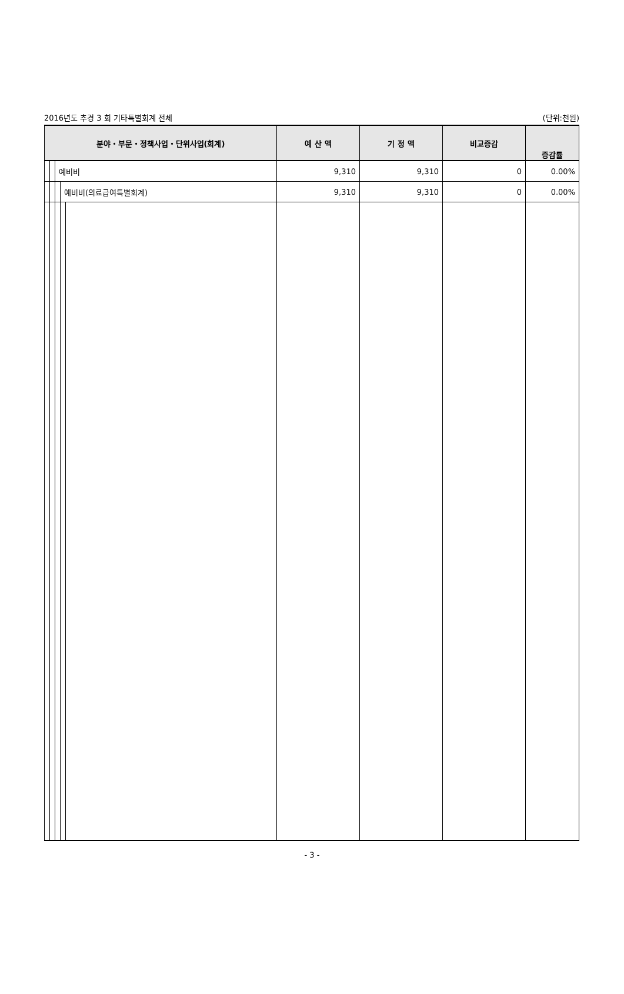2016년도 추경 3 회 기타특별회계 전체 (단위:천원)
| 분야・부문・정책사업・단위사업(회계) | | | | | 예 산 액 | 기 정 액 | 비교증감 | 증감률 |
| --- | --- | --- | --- | --- | --- | --- | --- | --- |
| | | 예비비 | | | 9,310 | 9,310 | 0 | 0.00% |
| | | | 예비비(의료급여특별회계) | | 9,310 | 9,310 | 0 | 0.00% |
- 3 -